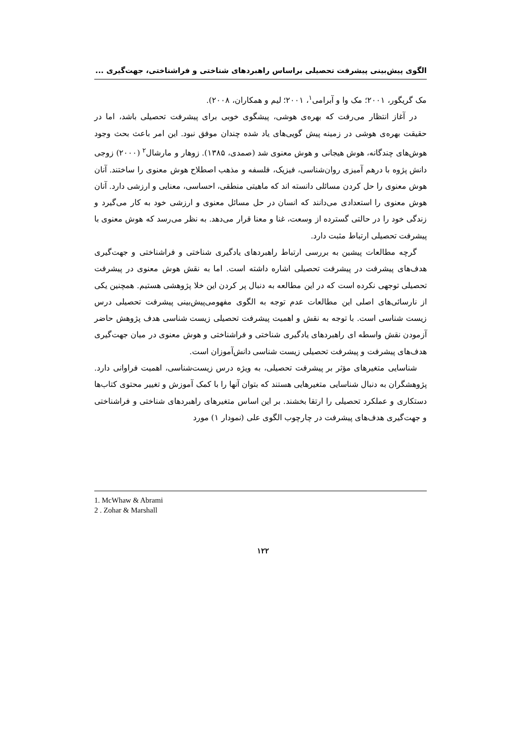الگوی پیش‌بینی پیشرفت تحصیلی براساس راهبردهای شناختی و فراشناختی، جهت‌گیری ...
مک گریگور، ۲۰۰۱؛ مک وا و آبرامی<sup>۱</sup>، ۲۰۰۱؛ لیم و همکاران، ۲۰۰۸).
در آغاز انتظار می‌رفت که بهره‌ی هوشی، پیشگوی خوبی برای پیشرفت تحصیلی باشد، اما در حقیقت بهره‌ی هوشی در زمینه پیش گویی‌های یاد شده چندان موفق نبود. این امر باعث بحث وجود هوش‌های چندگانه، هوش هیجانی و هوش معنوی شد (صمدی، ۱۳۸۵). زوهار و مارشال<sup>۲</sup> (۲۰۰۰) زوجی دانش پژوه با درهم آمیزی روان‌شناسی، فیزیک، فلسفه و مذهب اصطلاح هوش معنوی را ساختند. آنان هوش معنوی را حل کردن مسائلی دانسته اند که ماهیتی منطقی، احساسی، معنایی و ارزشی دارد. آنان هوش معنوی را استعدادی می‌دانند که انسان در حل مسائل معنوی و ارزشی خود به کار می‌گیرد و زندگی خود را در حالتی گسترده از وسعت، غنا و معنا قرار می‌دهد. به نظر می‌رسد که هوش معنوی با پیشرفت تحصیلی ارتباط مثبت دارد.
گرچه مطالعات پیشین به بررسی ارتباط راهبردهای یادگیری شناختی و فراشناختی و جهت‌گیری هدف‌های پیشرفت در پیشرفت تحصیلی اشاره داشته است. اما به نقش هوش معنوی در پیشرفت تحصیلی توجهی نکرده است که در این مطالعه به دنبال پر کردن این خلا پژوهشی هستیم. همچنین یکی از نارسائی‌های اصلی این مطالعات عدم توجه به الگوی مفهومی‌پیش‌بینی پیشرفت تحصیلی درس زیست شناسی است. با توجه به نقش و اهمیت پیشرفت تحصیلی زیست شناسی هدف پژوهش حاضر آزمودن نقش واسطه ای راهبردهای یادگیری شناختی و فراشناختی و هوش معنوی در میان جهت‌گیری هدف‌های پیشرفت و پیشرفت تحصیلی زیست شناسی دانش‌آموزان است.
شناسایی متغیرهای مؤثر بر پیشرفت تحصیلی، به ویژه درس زیست‌شناسی، اهمیت فراوانی دارد. پژوهشگران به دنبال شناسایی متغیرهایی هستند که بتوان آنها را با کمک آموزش و تغییر محتوی کتاب‌ها دستکاری و عملکرد تحصیلی را ارتقا بخشند. بر این اساس متغیرهای راهبردهای شناختی و فراشناختی و جهت‌گیری هدف‌های پیشرفت در چارچوب الگوی علی (نمودار ۱) مورد
1. McWhaw & Abrami
2 . Zohar & Marshall
۱۲۲